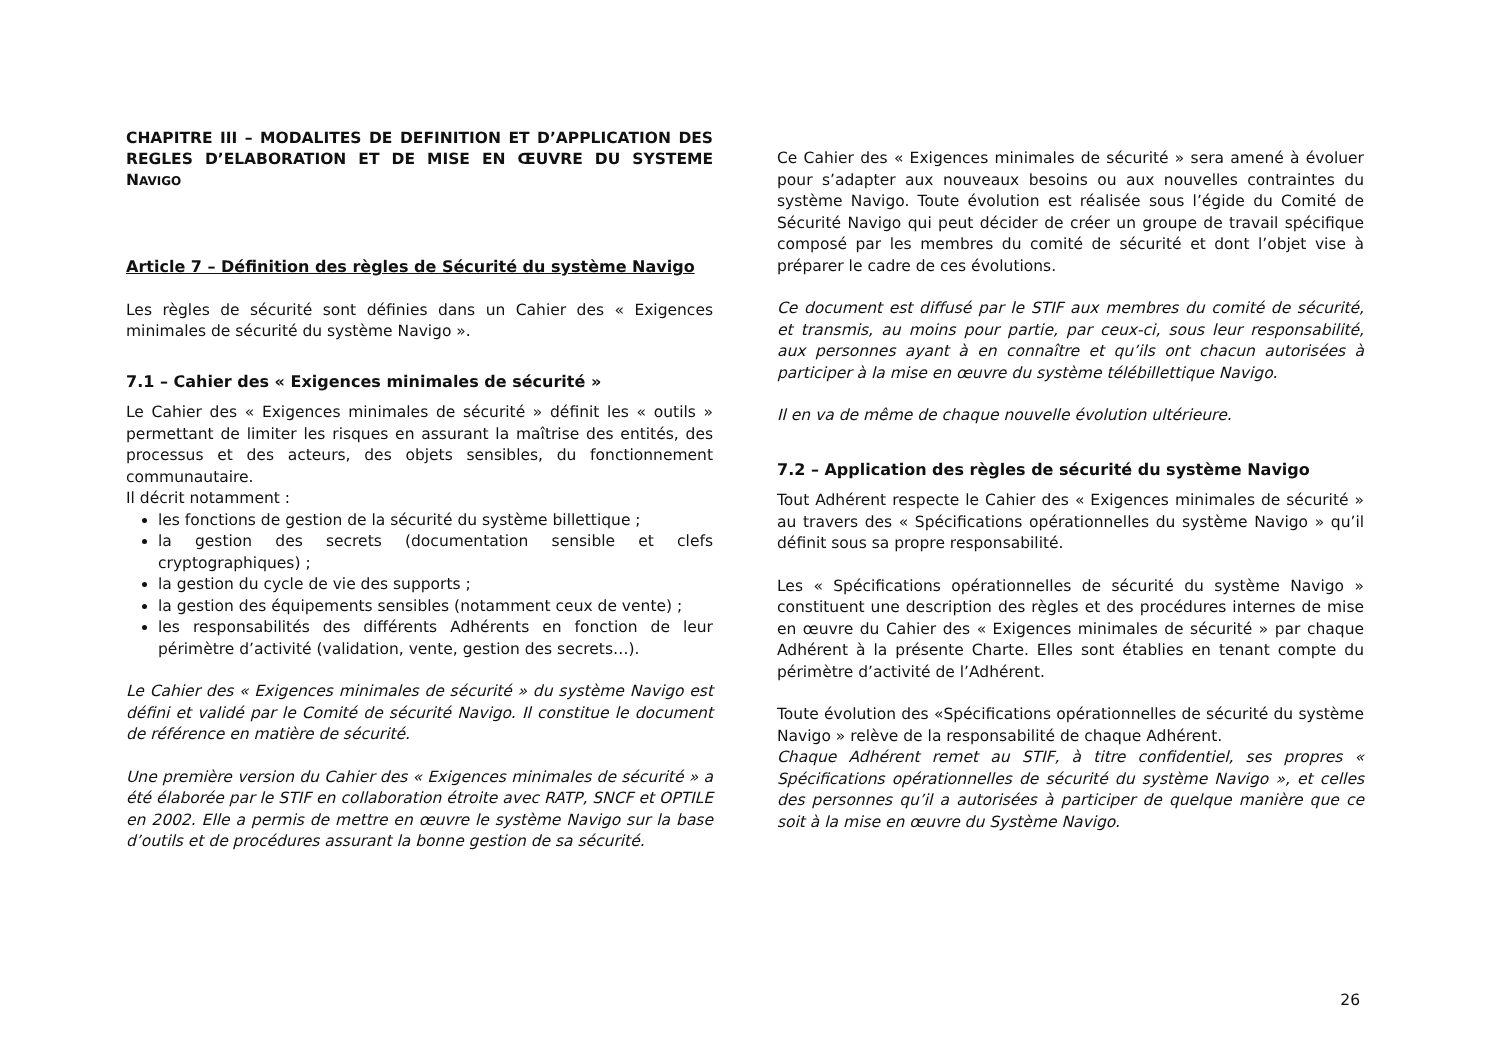CHAPITRE III – MODALITES DE DEFINITION ET D’APPLICATION DES REGLES D’ELABORATION ET DE MISE EN ŒUVRE DU SYSTEME NAVIGO
Article 7 – Définition des règles de Sécurité du système Navigo
Les règles de sécurité sont définies dans un Cahier des « Exigences minimales de sécurité du système Navigo ».
7.1 – Cahier des « Exigences minimales de sécurité »
Le Cahier des « Exigences minimales de sécurité » définit les « outils » permettant de limiter les risques en assurant la maîtrise des entités, des processus et des acteurs, des objets sensibles, du fonctionnement communautaire.
Il décrit notamment :
les fonctions de gestion de la sécurité du système billettique ;
la gestion des secrets (documentation sensible et clefs cryptographiques) ;
la gestion du cycle de vie des supports ;
la gestion des équipements sensibles (notamment ceux de vente) ;
les responsabilités des différents Adhérents en fonction de leur périmètre d’activité (validation, vente, gestion des secrets…).
Le Cahier des « Exigences minimales de sécurité » du système Navigo est défini et validé par le Comité de sécurité Navigo. Il constitue le document de référence en matière de sécurité.
Une première version du Cahier des « Exigences minimales de sécurité » a été élaborée par le STIF en collaboration étroite avec RATP, SNCF et OPTILE en 2002. Elle a permis de mettre en œuvre le système Navigo sur la base d’outils et de procédures assurant la bonne gestion de sa sécurité.
Ce Cahier des « Exigences minimales de sécurité » sera amené à évoluer pour s’adapter aux nouveaux besoins ou aux nouvelles contraintes du système Navigo. Toute évolution est réalisée sous l’égide du Comité de Sécurité Navigo qui peut décider de créer un groupe de travail spécifique composé par les membres du comité de sécurité et dont l’objet vise à préparer le cadre de ces évolutions.
Ce document est diffusé par le STIF aux membres du comité de sécurité, et transmis, au moins pour partie, par ceux-ci, sous leur responsabilité, aux personnes ayant à en connaître et qu’ils ont chacun autorisées à participer à la mise en œuvre du système télébillettique Navigo.
Il en va de même de chaque nouvelle évolution ultérieure.
7.2 – Application des règles de sécurité du système Navigo
Tout Adhérent respecte le Cahier des « Exigences minimales de sécurité » au travers des « Spécifications opérationnelles du système Navigo » qu’il définit sous sa propre responsabilité.
Les « Spécifications opérationnelles de sécurité du système Navigo » constituent une description des règles et des procédures internes de mise en œuvre du Cahier des « Exigences minimales de sécurité » par chaque Adhérent à la présente Charte. Elles sont établies en tenant compte du périmètre d’activité de l’Adhérent.
Toute évolution des «Spécifications opérationnelles de sécurité du système Navigo » relève de la responsabilité de chaque Adhérent.
Chaque Adhérent remet au STIF, à titre confidentiel, ses propres « Spécifications opérationnelles de sécurité du système Navigo », et celles des personnes qu’il a autorisées à participer de quelque manière que ce soit à la mise en œuvre du Système Navigo.
26